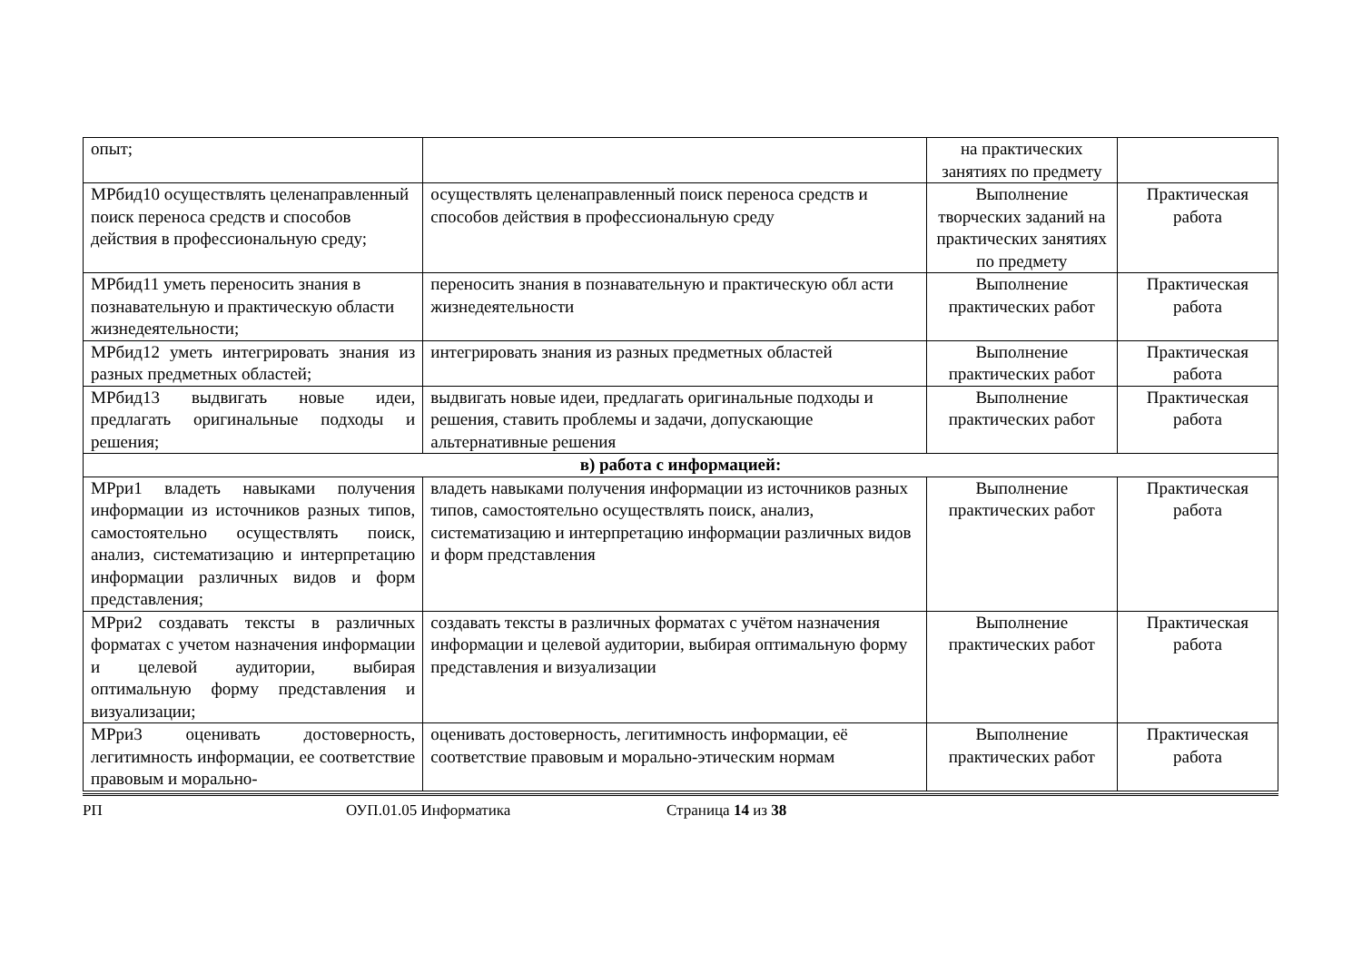| опыт; | | на практических занятиях по предмету | |
| МРбид10 осуществлять целенаправленный поиск переноса средств и способов действия в профессиональную среду; | осуществлять целенаправленный поиск переноса средств и способов действия в профессиональную среду | Выполнение творческих заданий на практических занятиях по предмету | Практическая работа |
| МРбид11 уметь переносить знания в познавательную и практическую области жизнедеятельности; | переносить знания в познавательную и практическую обл асти жизнедеятельности | Выполнение практических работ | Практическая работа |
| МРбид12 уметь интегрировать знания из разных предметных областей; | интегрировать знания из разных предметных областей | Выполнение практических работ | Практическая работа |
| МРбид13 выдвигать новые идеи, предлагать оригинальные подходы и решения; | выдвигать новые идеи, предлагать оригинальные подходы и решения, ставить проблемы и задачи, допускающие альтернативные решения | Выполнение практических работ | Практическая работа |
| в) работа с информацией: | | | |
| МРри1 владеть навыками получения информации из источников разных типов, самостоятельно осуществлять поиск, анализ, систематизацию и интерпретацию информации различных видов и форм представления; | владеть навыками получения информации из источников разных типов, самостоятельно осуществлять поиск, анализ, систематизацию и интерпретацию информации различных видов и форм представления | Выполнение практических работ | Практическая работа |
| МРри2 создавать тексты в различных форматах с учетом назначения информации и целевой аудитории, выбирая оптимальную форму представления и визуализации; | создавать тексты в различных форматах с учётом назначения информации и целевой аудитории, выбирая оптимальную форму представления и визуализации | Выполнение практических работ | Практическая работа |
| МРри3 оценивать достоверность, легитимность информации, ее соответствие правовым и морально- | оценивать достоверность, легитимность информации, её соответствие правовым и морально-этическим нормам | Выполнение практических работ | Практическая работа |
РП ОУП.01.05 Информатика Страница 14 из 38